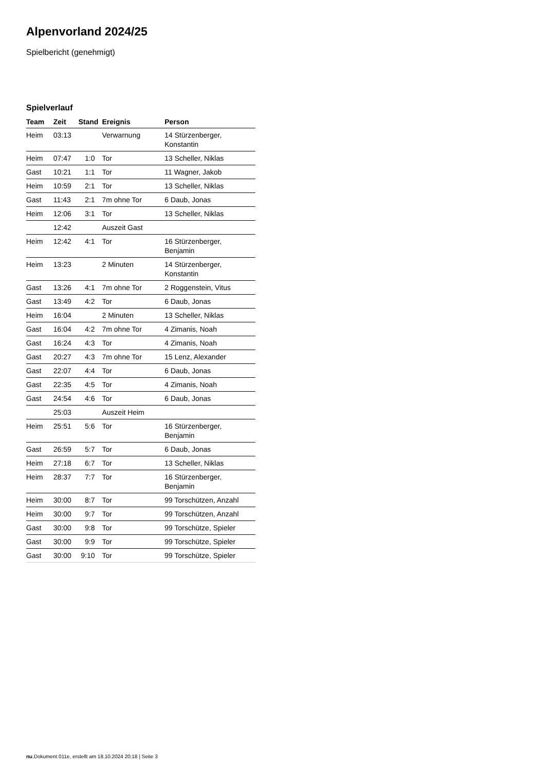Alpenvorland 2024/25
Spielbericht (genehmigt)
Spielverlauf
| Team | Zeit | Stand | Ereignis | Person |
| --- | --- | --- | --- | --- |
| Heim | 03:13 | | Verwarnung | 14 Stürzenberger, Konstantin |
| Heim | 07:47 | 1:0 | Tor | 13 Scheller, Niklas |
| Gast | 10:21 | 1:1 | Tor | 11 Wagner, Jakob |
| Heim | 10:59 | 2:1 | Tor | 13 Scheller, Niklas |
| Gast | 11:43 | 2:1 | 7m ohne Tor | 6 Daub, Jonas |
| Heim | 12:06 | 3:1 | Tor | 13 Scheller, Niklas |
| | 12:42 | | Auszeit Gast | |
| Heim | 12:42 | 4:1 | Tor | 16 Stürzenberger, Benjamin |
| Heim | 13:23 | | 2 Minuten | 14 Stürzenberger, Konstantin |
| Gast | 13:26 | 4:1 | 7m ohne Tor | 2 Roggenstein, Vitus |
| Gast | 13:49 | 4:2 | Tor | 6 Daub, Jonas |
| Heim | 16:04 | | 2 Minuten | 13 Scheller, Niklas |
| Gast | 16:04 | 4:2 | 7m ohne Tor | 4 Zimanis, Noah |
| Gast | 16:24 | 4:3 | Tor | 4 Zimanis, Noah |
| Gast | 20:27 | 4:3 | 7m ohne Tor | 15 Lenz, Alexander |
| Gast | 22:07 | 4:4 | Tor | 6 Daub, Jonas |
| Gast | 22:35 | 4:5 | Tor | 4 Zimanis, Noah |
| Gast | 24:54 | 4:6 | Tor | 6 Daub, Jonas |
| | 25:03 | | Auszeit Heim | |
| Heim | 25:51 | 5:6 | Tor | 16 Stürzenberger, Benjamin |
| Gast | 26:59 | 5:7 | Tor | 6 Daub, Jonas |
| Heim | 27:18 | 6:7 | Tor | 13 Scheller, Niklas |
| Heim | 28:37 | 7:7 | Tor | 16 Stürzenberger, Benjamin |
| Heim | 30:00 | 8:7 | Tor | 99 Torschützen, Anzahl |
| Heim | 30:00 | 9:7 | Tor | 99 Torschützen, Anzahl |
| Gast | 30:00 | 9:8 | Tor | 99 Torschütze, Spieler |
| Gast | 30:00 | 9:9 | Tor | 99 Torschütze, Spieler |
| Gast | 30:00 | 9:10 | Tor | 99 Torschütze, Spieler |
nu.Dokument 011e, erstellt am 18.10.2024 20:18 | Seite 3